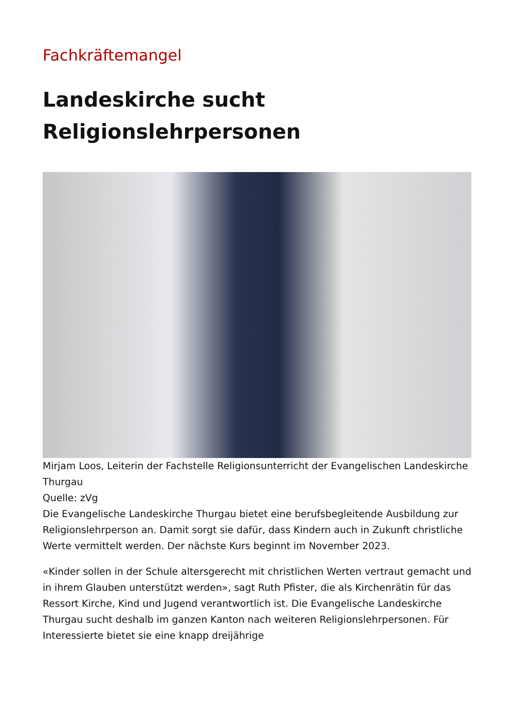Fachkräftemangel
Landeskirche sucht
Religionslehrpersonen
Mirjam Loos, Leiterin der Fachstelle Religionsunterricht der Evangelischen Landeskirche Thurgau
Quelle: zVg
Die Evangelische Landeskirche Thurgau bietet eine berufsbegleitende Ausbildung zur Religionslehrperson an. Damit sorgt sie dafür, dass Kindern auch in Zukunft christliche Werte vermittelt werden. Der nächste Kurs beginnt im November 2023.
«Kinder sollen in der Schule altersgerecht mit christlichen Werten vertraut gemacht und in ihrem Glauben unterstützt werden», sagt Ruth Pfister, die als Kirchenrätin für das Ressort Kirche, Kind und Jugend verantwortlich ist. Die Evangelische Landeskirche Thurgau sucht deshalb im ganzen Kanton nach weiteren Religionslehrpersonen. Für Interessierte bietet sie eine knapp dreijährige